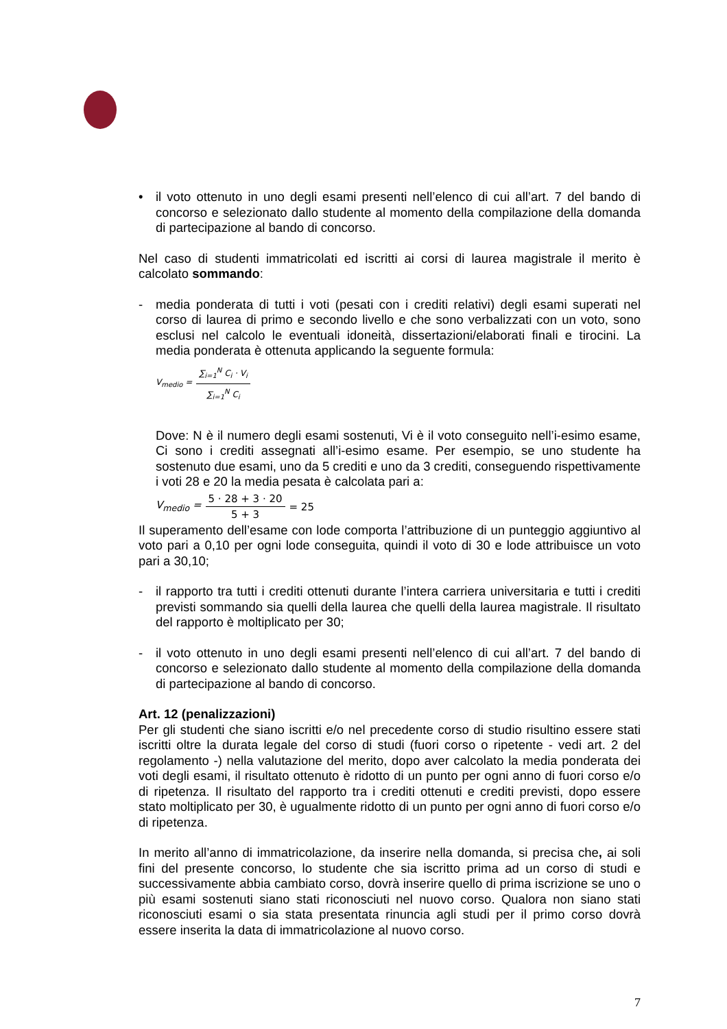• il voto ottenuto in uno degli esami presenti nell’elenco di cui all’art. 7 del bando di concorso e selezionato dallo studente al momento della compilazione della domanda di partecipazione al bando di concorso.
Nel caso di studenti immatricolati ed iscritti ai corsi di laurea magistrale il merito è calcolato sommando:
- media ponderata di tutti i voti (pesati con i crediti relativi) degli esami superati nel corso di laurea di primo e secondo livello e che sono verbalizzati con un voto, sono esclusi nel calcolo le eventuali idoneità, dissertazioni/elaborati finali e tirocini. La media ponderata è ottenuta applicando la seguente formula:
V<sub>medio</sub> = ∑<sub>i=1</sub><sup>N</sup> C<sub>i</sub> · V<sub>i</sub> ∑<sub>i=1</sub><sup>N</sup> C<sub>i</sub>
Dove: N è il numero degli esami sostenuti, Vi è il voto conseguito nell’i-esimo esame, Ci sono i crediti assegnati all’i-esimo esame. Per esempio, se uno studente ha sostenuto due esami, uno da 5 crediti e uno da 3 crediti, conseguendo rispettivamente i voti 28 e 20 la media pesata è calcolata pari a:
V<sub>medio</sub> = 5 · 28 + 3 · 20 5 + 3 = 25
Il superamento dell’esame con lode comporta l’attribuzione di un punteggio aggiuntivo al voto pari a 0,10 per ogni lode conseguita, quindi il voto di 30 e lode attribuisce un voto pari a 30,10;
- il rapporto tra tutti i crediti ottenuti durante l’intera carriera universitaria e tutti i crediti previsti sommando sia quelli della laurea che quelli della laurea magistrale. Il risultato del rapporto è moltiplicato per 30;
- il voto ottenuto in uno degli esami presenti nell’elenco di cui all’art. 7 del bando di concorso e selezionato dallo studente al momento della compilazione della domanda di partecipazione al bando di concorso.
Art. 12 (penalizzazioni)
Per gli studenti che siano iscritti e/o nel precedente corso di studio risultino essere stati iscritti oltre la durata legale del corso di studi (fuori corso o ripetente - vedi art. 2 del regolamento -) nella valutazione del merito, dopo aver calcolato la media ponderata dei voti degli esami, il risultato ottenuto è ridotto di un punto per ogni anno di fuori corso e/o di ripetenza. Il risultato del rapporto tra i crediti ottenuti e crediti previsti, dopo essere stato moltiplicato per 30, è ugualmente ridotto di un punto per ogni anno di fuori corso e/o di ripetenza.
In merito all’anno di immatricolazione, da inserire nella domanda, si precisa che, ai soli fini del presente concorso, lo studente che sia iscritto prima ad un corso di studi e successivamente abbia cambiato corso, dovrà inserire quello di prima iscrizione se uno o più esami sostenuti siano stati riconosciuti nel nuovo corso. Qualora non siano stati riconosciuti esami o sia stata presentata rinuncia agli studi per il primo corso dovrà essere inserita la data di immatricolazione al nuovo corso.
7